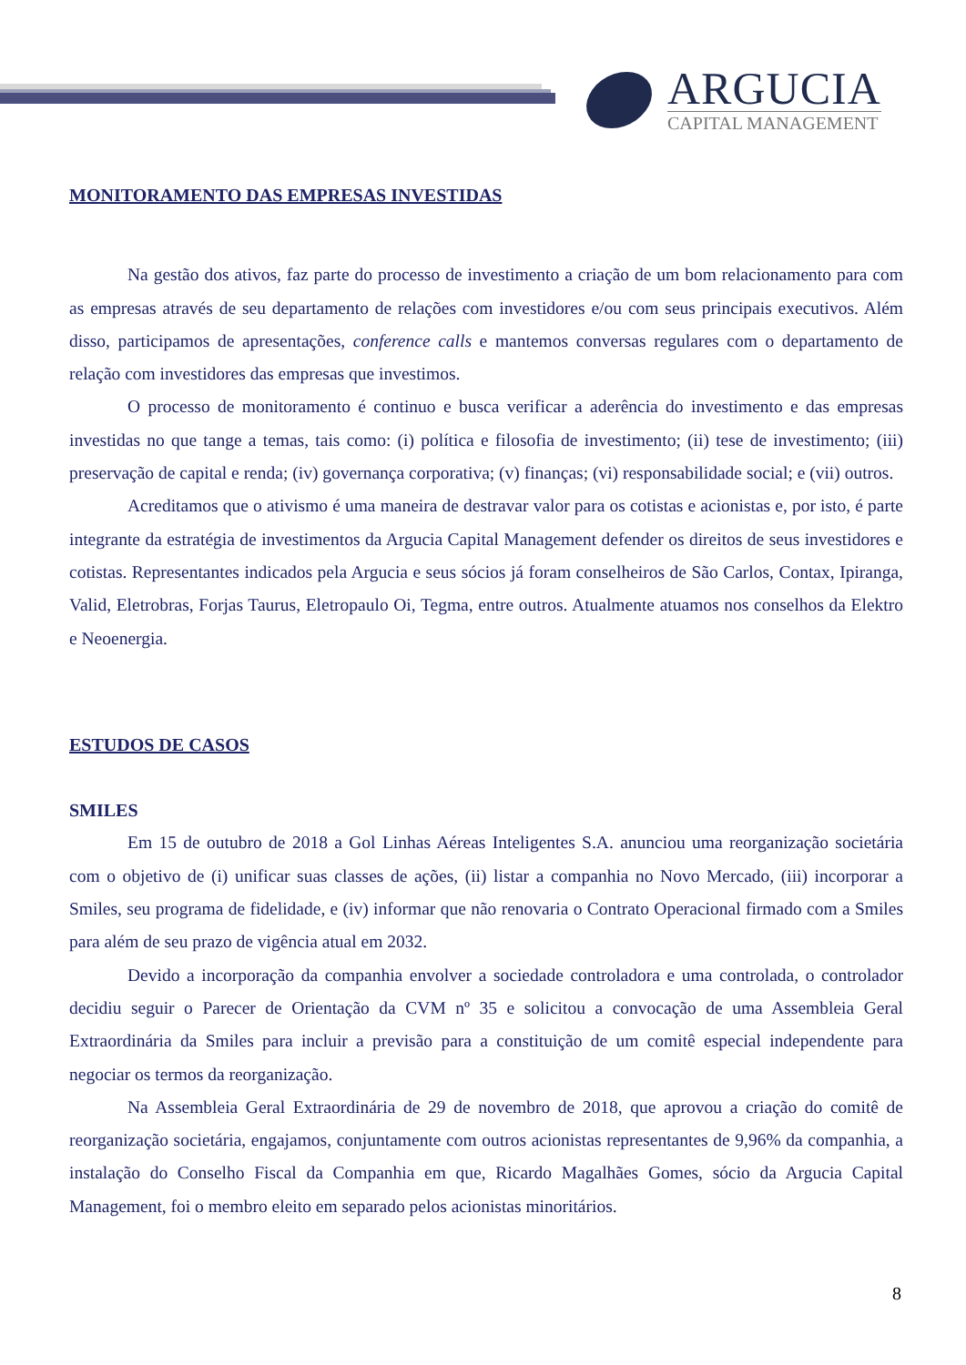ARGUCIA
CAPITAL MANAGEMENT
MONITORAMENTO DAS EMPRESAS INVESTIDAS
Na gestão dos ativos, faz parte do processo de investimento a criação de um bom relacionamento para com as empresas através de seu departamento de relações com investidores e/ou com seus principais executivos. Além disso, participamos de apresentações, conference calls e mantemos conversas regulares com o departamento de relação com investidores das empresas que investimos.
O processo de monitoramento é continuo e busca verificar a aderência do investimento e das empresas investidas no que tange a temas, tais como: (i) política e filosofia de investimento; (ii) tese de investimento; (iii) preservação de capital e renda; (iv) governança corporativa; (v) finanças; (vi) responsabilidade social; e (vii) outros.
Acreditamos que o ativismo é uma maneira de destravar valor para os cotistas e acionistas e, por isto, é parte integrante da estratégia de investimentos da Argucia Capital Management defender os direitos de seus investidores e cotistas. Representantes indicados pela Argucia e seus sócios já foram conselheiros de São Carlos, Contax, Ipiranga, Valid, Eletrobras, Forjas Taurus, Eletropaulo Oi, Tegma, entre outros. Atualmente atuamos nos conselhos da Elektro e Neoenergia.
ESTUDOS DE CASOS
SMILES
Em 15 de outubro de 2018 a Gol Linhas Aéreas Inteligentes S.A. anunciou uma reorganização societária com o objetivo de (i) unificar suas classes de ações, (ii) listar a companhia no Novo Mercado, (iii) incorporar a Smiles, seu programa de fidelidade, e (iv) informar que não renovaria o Contrato Operacional firmado com a Smiles para além de seu prazo de vigência atual em 2032.
Devido a incorporação da companhia envolver a sociedade controladora e uma controlada, o controlador decidiu seguir o Parecer de Orientação da CVM nº 35 e solicitou a convocação de uma Assembleia Geral Extraordinária da Smiles para incluir a previsão para a constituição de um comitê especial independente para negociar os termos da reorganização.
Na Assembleia Geral Extraordinária de 29 de novembro de 2018, que aprovou a criação do comitê de reorganização societária, engajamos, conjuntamente com outros acionistas representantes de 9,96% da companhia, a instalação do Conselho Fiscal da Companhia em que, Ricardo Magalhães Gomes, sócio da Argucia Capital Management, foi o membro eleito em separado pelos acionistas minoritários.
8